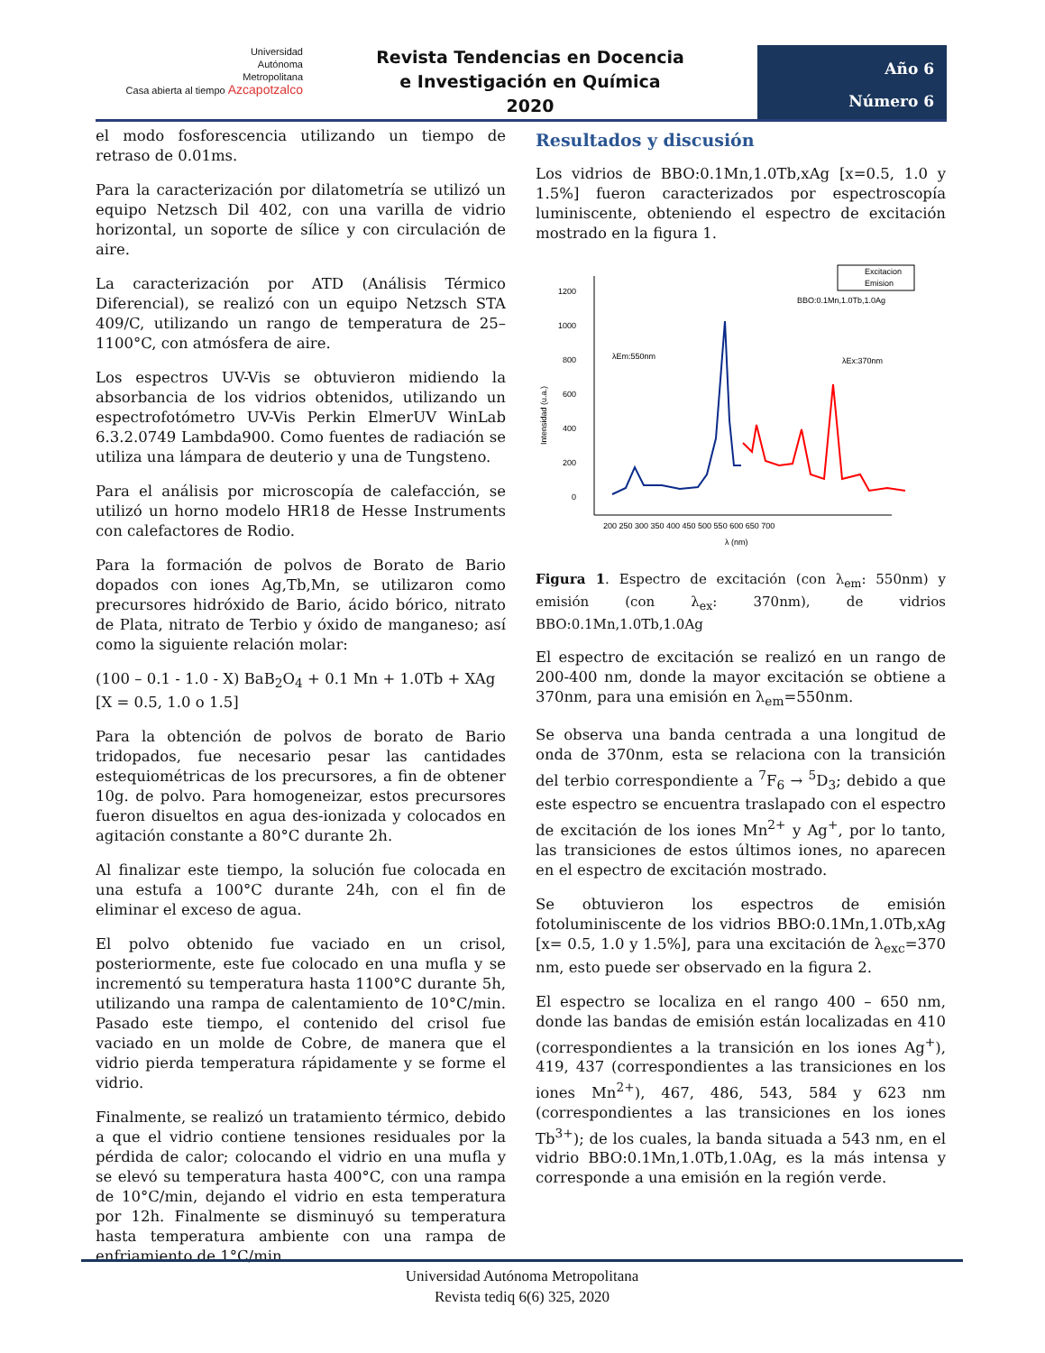Universidad
Autónoma
Metropolitana
Casa abierta al tiempo Azcapotzalco
Revista Tendencias en Docencia
e Investigación en Química
2020
Año 6
Número 6
el modo fosforescencia utilizando un tiempo de retraso de 0.01ms.
Para la caracterización por dilatometría se utilizó un equipo Netzsch Dil 402, con una varilla de vidrio horizontal, un soporte de sílice y con circulación de aire.
La caracterización por ATD (Análisis Térmico Diferencial), se realizó con un equipo Netzsch STA 409/C, utilizando un rango de temperatura de 25–1100°C, con atmósfera de aire.
Los espectros UV-Vis se obtuvieron midiendo la absorbancia de los vidrios obtenidos, utilizando un espectrofotómetro UV-Vis Perkin ElmerUV WinLab 6.3.2.0749 Lambda900. Como fuentes de radiación se utiliza una lámpara de deuterio y una de Tungsteno.
Para el análisis por microscopía de calefacción, se utilizó un horno modelo HR18 de Hesse Instruments con calefactores de Rodio.
Para la formación de polvos de Borato de Bario dopados con iones Ag,Tb,Mn, se utilizaron como precursores hidróxido de Bario, ácido bórico, nitrato de Plata, nitrato de Terbio y óxido de manganeso; así como la siguiente relación molar:
(100 – 0.1 - 1.0 - X) BaB<sub>2</sub>O<sub>4</sub> + 0.1 Mn + 1.0Tb + XAg
[X = 0.5, 1.0 o 1.5]
Para la obtención de polvos de borato de Bario tridopados, fue necesario pesar las cantidades estequiométricas de los precursores, a fin de obtener 10g. de polvo. Para homogeneizar, estos precursores fueron disueltos en agua des-ionizada y colocados en agitación constante a 80°C durante 2h.
Al finalizar este tiempo, la solución fue colocada en una estufa a 100°C durante 24h, con el fin de eliminar el exceso de agua.
El polvo obtenido fue vaciado en un crisol, posteriormente, este fue colocado en una mufla y se incrementó su temperatura hasta 1100°C durante 5h, utilizando una rampa de calentamiento de 10°C/min. Pasado este tiempo, el contenido del crisol fue vaciado en un molde de Cobre, de manera que el vidrio pierda temperatura rápidamente y se forme el vidrio.
Finalmente, se realizó un tratamiento térmico, debido a que el vidrio contiene tensiones residuales por la pérdida de calor; colocando el vidrio en una mufla y se elevó su temperatura hasta 400°C, con una rampa de 10°C/min, dejando el vidrio en esta temperatura por 12h. Finalmente se disminuyó su temperatura hasta temperatura ambiente con una rampa de enfriamiento de 1°C/min.
Resultados y discusión
Los vidrios de BBO:0.1Mn,1.0Tb,xAg [x=0.5, 1.0 y 1.5%] fueron caracterizados por espectroscopía luminiscente, obteniendo el espectro de excitación mostrado en la figura 1.
1200
1000
800
600
400
200
0
200 250 300 350 400 450 500 550 600 650 700
λ (nm)
Intensidad (u.a.)
Excitacion
Emision
BBO:0.1Mn,1.0Tb,1.0Ag
λEm:550nm
λEx:370nm
Figura 1. Espectro de excitación (con λ<sub>em</sub>: 550nm) y emisión (con λ<sub>ex</sub>: 370nm), de vidrios BBO:0.1Mn,1.0Tb,1.0Ag
El espectro de excitación se realizó en un rango de 200-400 nm, donde la mayor excitación se obtiene a 370nm, para una emisión en λ<sub>em</sub>=550nm.
Se observa una banda centrada a una longitud de onda de 370nm, esta se relaciona con la transición del terbio correspondiente a <sup>7</sup>F<sub>6</sub> → <sup>5</sup>D<sub>3</sub>; debido a que este espectro se encuentra traslapado con el espectro de excitación de los iones Mn<sup>2+</sup> y Ag<sup>+</sup>, por lo tanto, las transiciones de estos últimos iones, no aparecen en el espectro de excitación mostrado.
Se obtuvieron los espectros de emisión fotoluminiscente de los vidrios BBO:0.1Mn,1.0Tb,xAg [x= 0.5, 1.0 y 1.5%], para una excitación de λ<sub>exc</sub>=370 nm, esto puede ser observado en la figura 2.
El espectro se localiza en el rango 400 – 650 nm, donde las bandas de emisión están localizadas en 410 (correspondientes a la transición en los iones Ag<sup>+</sup>), 419, 437 (correspondientes a las transiciones en los iones Mn<sup>2+</sup>), 467, 486, 543, 584 y 623 nm (correspondientes a las transiciones en los iones Tb<sup>3+</sup>); de los cuales, la banda situada a 543 nm, en el vidrio BBO:0.1Mn,1.0Tb,1.0Ag, es la más intensa y corresponde a una emisión en la región verde.
Universidad Autónoma Metropolitana
Revista tediq 6(6) 325, 2020